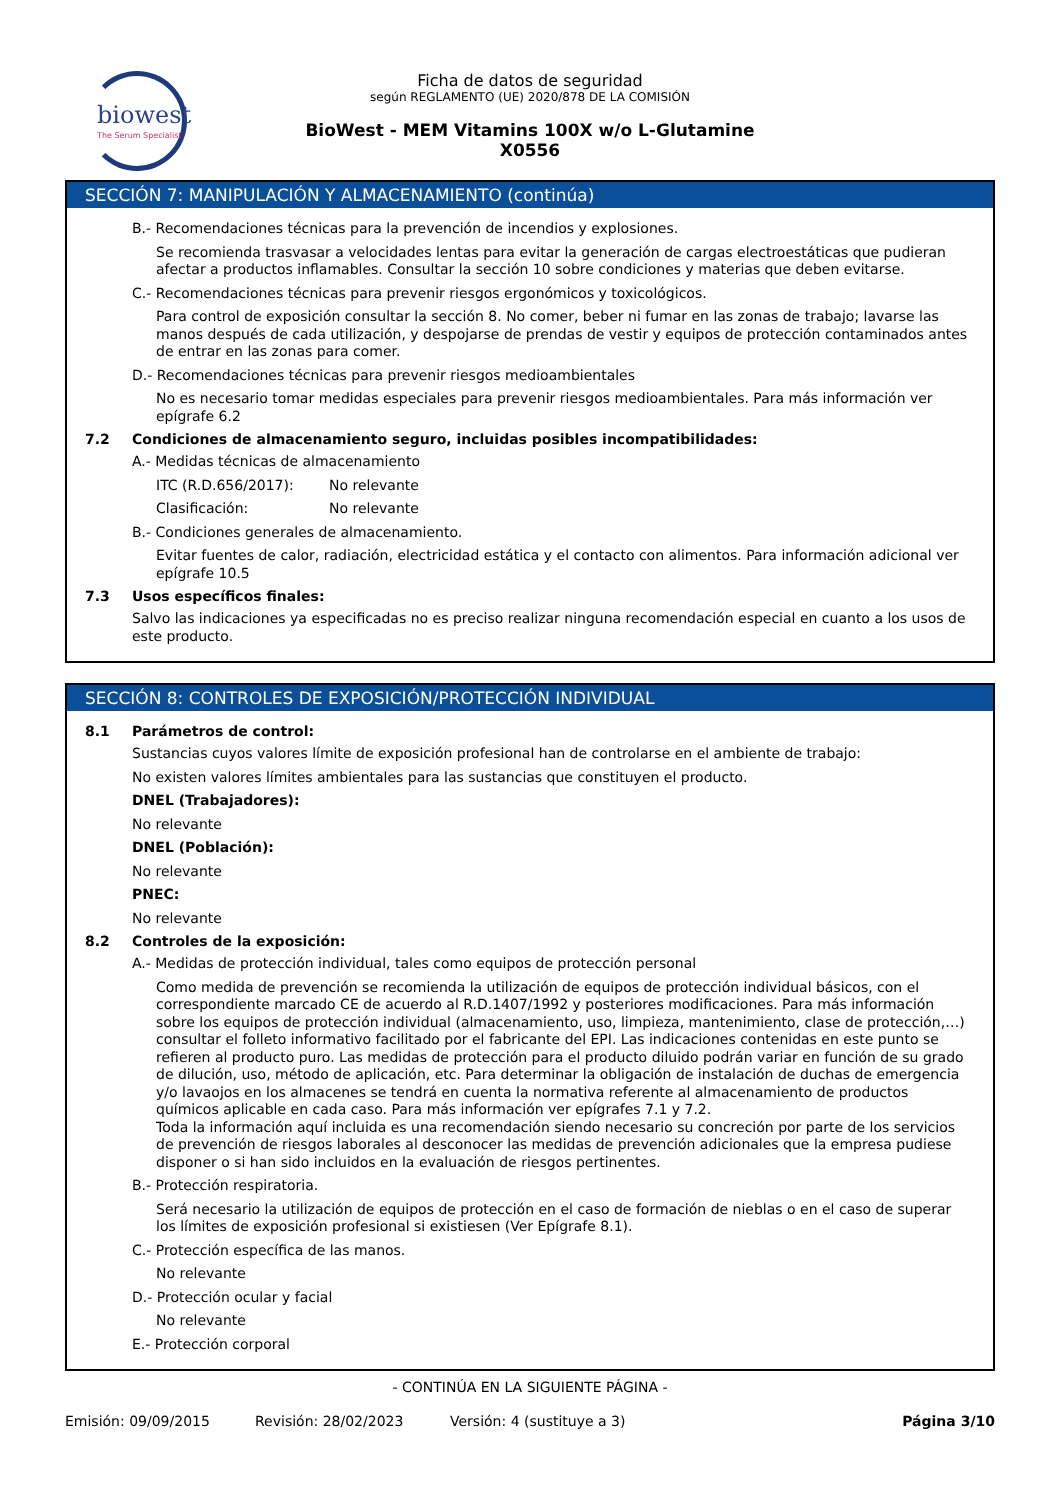biowest
The Serum Specialist
Ficha de datos de seguridad
según REGLAMENTO (UE) 2020/878 DE LA COMISIÓN
BioWest - MEM Vitamins 100X w/o L-Glutamine
X0556
SECCIÓN 7: MANIPULACIÓN Y ALMACENAMIENTO (continúa)
B.- Recomendaciones técnicas para la prevención de incendios y explosiones.
Se recomienda trasvasar a velocidades lentas para evitar la generación de cargas electroestáticas que pudieran afectar a productos inflamables. Consultar la sección 10 sobre condiciones y materias que deben evitarse.
C.- Recomendaciones técnicas para prevenir riesgos ergonómicos y toxicológicos.
Para control de exposición consultar la sección 8. No comer, beber ni fumar en las zonas de trabajo; lavarse las manos después de cada utilización, y despojarse de prendas de vestir y equipos de protección contaminados antes de entrar en las zonas para comer.
D.- Recomendaciones técnicas para prevenir riesgos medioambientales
No es necesario tomar medidas especiales para prevenir riesgos medioambientales. Para más información ver epígrafe 6.2
7.2 Condiciones de almacenamiento seguro, incluidas posibles incompatibilidades:
A.- Medidas técnicas de almacenamiento
ITC (R.D.656/2017): No relevante
Clasificación: No relevante
B.- Condiciones generales de almacenamiento.
Evitar fuentes de calor, radiación, electricidad estática y el contacto con alimentos. Para información adicional ver epígrafe 10.5
7.3 Usos específicos finales:
Salvo las indicaciones ya especificadas no es preciso realizar ninguna recomendación especial en cuanto a los usos de este producto.
SECCIÓN 8: CONTROLES DE EXPOSICIÓN/PROTECCIÓN INDIVIDUAL
8.1 Parámetros de control:
Sustancias cuyos valores límite de exposición profesional han de controlarse en el ambiente de trabajo:
No existen valores límites ambientales para las sustancias que constituyen el producto.
DNEL (Trabajadores):
No relevante
DNEL (Población):
No relevante
PNEC:
No relevante
8.2 Controles de la exposición:
A.- Medidas de protección individual, tales como equipos de protección personal
Como medida de prevención se recomienda la utilización de equipos de protección individual básicos, con el correspondiente marcado CE de acuerdo al R.D.1407/1992 y posteriores modificaciones. Para más información sobre los equipos de protección individual (almacenamiento, uso, limpieza, mantenimiento, clase de protección,…) consultar el folleto informativo facilitado por el fabricante del EPI. Las indicaciones contenidas en este punto se refieren al producto puro. Las medidas de protección para el producto diluido podrán variar en función de su grado de dilución, uso, método de aplicación, etc. Para determinar la obligación de instalación de duchas de emergencia y/o lavaojos en los almacenes se tendrá en cuenta la normativa referente al almacenamiento de productos químicos aplicable en cada caso. Para más información ver epígrafes 7.1 y 7.2.
Toda la información aquí incluida es una recomendación siendo necesario su concreción por parte de los servicios de prevención de riesgos laborales al desconocer las medidas de prevención adicionales que la empresa pudiese disponer o si han sido incluidos en la evaluación de riesgos pertinentes.
B.- Protección respiratoria.
Será necesario la utilización de equipos de protección en el caso de formación de nieblas o en el caso de superar los límites de exposición profesional si existiesen (Ver Epígrafe 8.1).
C.- Protección específica de las manos.
No relevante
D.- Protección ocular y facial
No relevante
E.- Protección corporal
- CONTINÚA EN LA SIGUIENTE PÁGINA -
Emisión: 09/09/2015 Revisión: 28/02/2023 Versión: 4 (sustituye a 3) Página 3/10